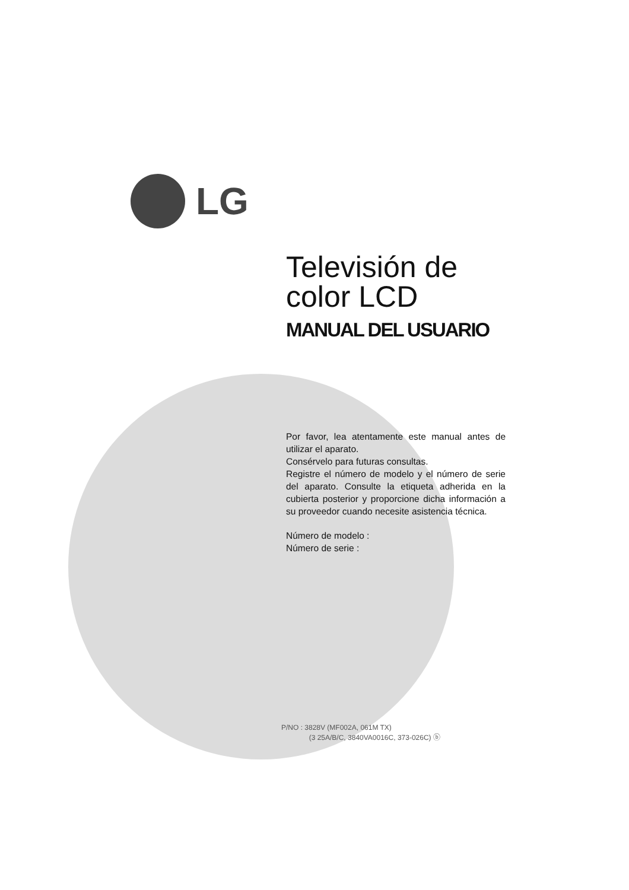LG
Televisión de
color LCD
MANUAL DEL USUARIO
Por favor, lea atentamente este manual antes de utilizar el aparato.
Consérvelo para futuras consultas.
Registre el número de modelo y el número de serie del aparato. Consulte la etiqueta adherida en la cubierta posterior y proporcione dicha información a su proveedor cuando necesite asistencia técnica.
Número de modelo :
Número de serie :
P/NO : 3828V (MF002A, 061M TX)
(3 25A/B/C, 3840VA0016C, 373-026C) ⓑ